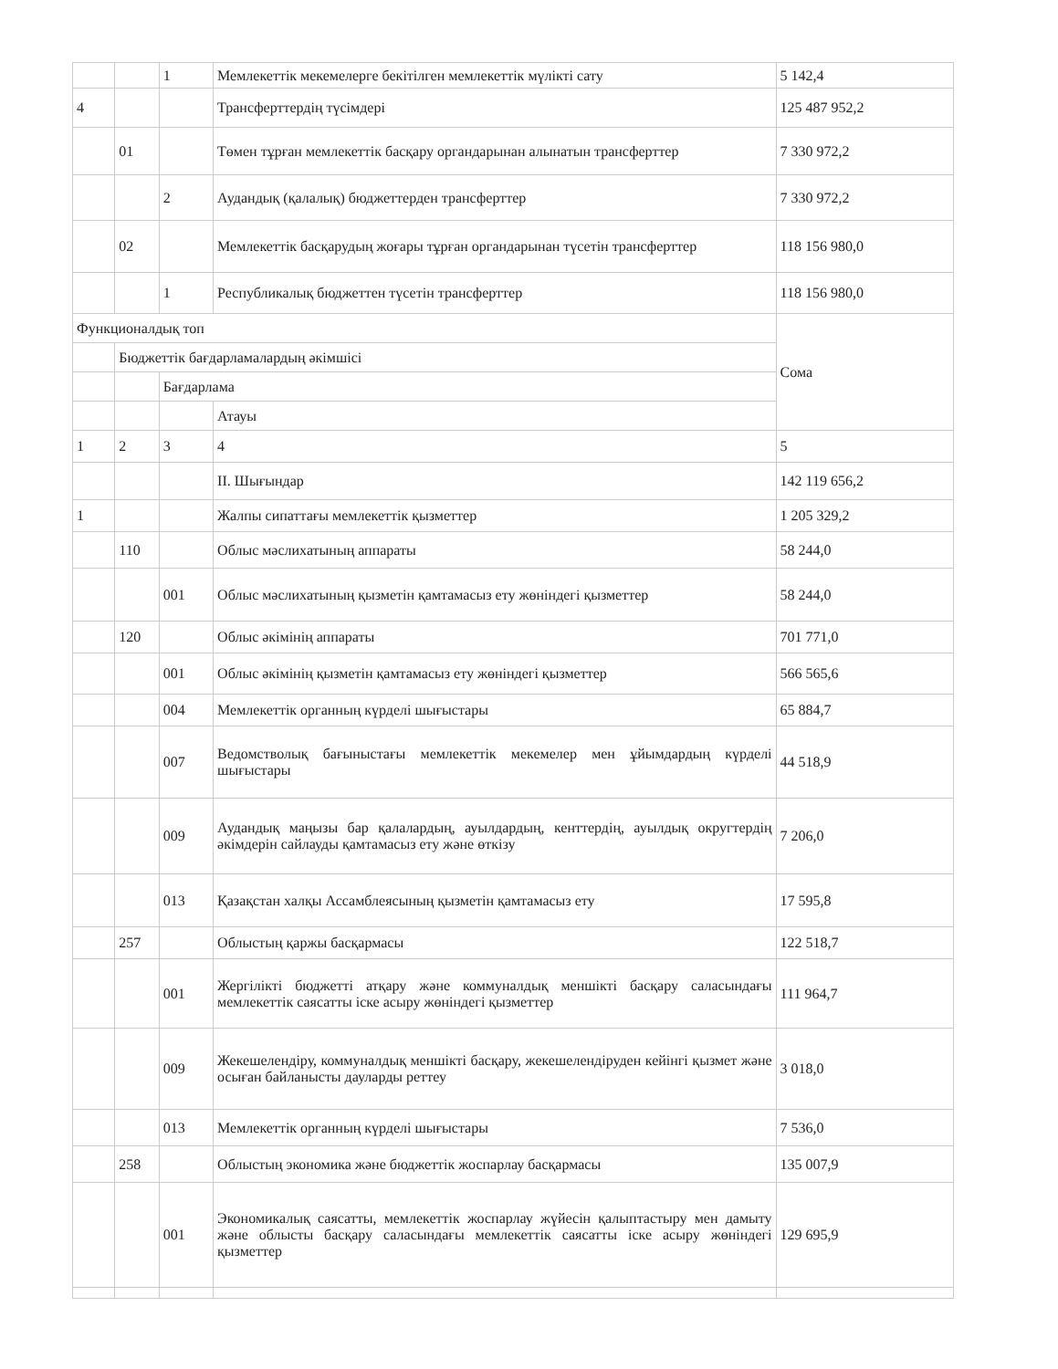| | | 1 | Мемлекеттік мекемелерге бекітілген мемлекеттік мүлікті сату | 5 142,4 |
| 4 | | | Трансферттердің түсімдері | 125 487 952,2 |
| | 01 | | Төмен тұрған мемлекеттік басқару органдарынан алынатын трансферттер | 7 330 972,2 |
| | | 2 | Аудандық (қалалық) бюджеттерден трансферттер | 7 330 972,2 |
| | 02 | | Мемлекеттік басқарудың жоғары тұрған органдарынан түсетін трансферттер | 118 156 980,0 |
| | | 1 | Республикалық бюджеттен түсетін трансферттер | 118 156 980,0 |
| Функционалдық топ | | | | Сома |
| | Бюджеттік бағдарламалардың әкімшісі | | | |
| | | Бағдарлама | | |
| | | | Атауы | |
| 1 | 2 | 3 | 4 | 5 |
| | | | II. Шығындар | 142 119 656,2 |
| 1 | | | Жалпы сипаттағы мемлекеттік қызметтер | 1 205 329,2 |
| | 110 | | Облыс мәслихатының аппараты | 58 244,0 |
| | | 001 | Облыс мәслихатының қызметін қамтамасыз ету жөніндегі қызметтер | 58 244,0 |
| | 120 | | Облыс әкімінің аппараты | 701 771,0 |
| | | 001 | Облыс әкімінің қызметін қамтамасыз ету жөніндегі қызметтер | 566 565,6 |
| | | 004 | Мемлекеттік органның күрделі шығыстары | 65 884,7 |
| | | 007 | Ведомстволық бағыныстағы мемлекеттік мекемелер мен ұйымдардың күрделі шығыстары | 44 518,9 |
| | | 009 | Аудандық маңызы бар қалалардың, ауылдардың, кенттердің, ауылдық округтердің әкімдерін сайлауды қамтамасыз ету және өткізу | 7 206,0 |
| | | 013 | Қазақстан халқы Ассамблеясының қызметін қамтамасыз ету | 17 595,8 |
| | 257 | | Облыстың қаржы басқармасы | 122 518,7 |
| | | 001 | Жергілікті бюджетті атқару және коммуналдық меншікті басқару саласындағы мемлекеттік саясатты іске асыру жөніндегі қызметтер | 111 964,7 |
| | | 009 | Жекешелендіру, коммуналдық меншікті басқару, жекешелендіруден кейінгі қызмет және осыған байланысты дауларды реттеу | 3 018,0 |
| | | 013 | Мемлекеттік органның күрделі шығыстары | 7 536,0 |
| | 258 | | Облыстың экономика және бюджеттік жоспарлау басқармасы | 135 007,9 |
| | | 001 | Экономикалық саясатты, мемлекеттік жоспарлау жүйесін қалыптастыру мен дамыту және облысты басқару саласындағы мемлекеттік саясатты іске асыру жөніндегі қызметтер | 129 695,9 |